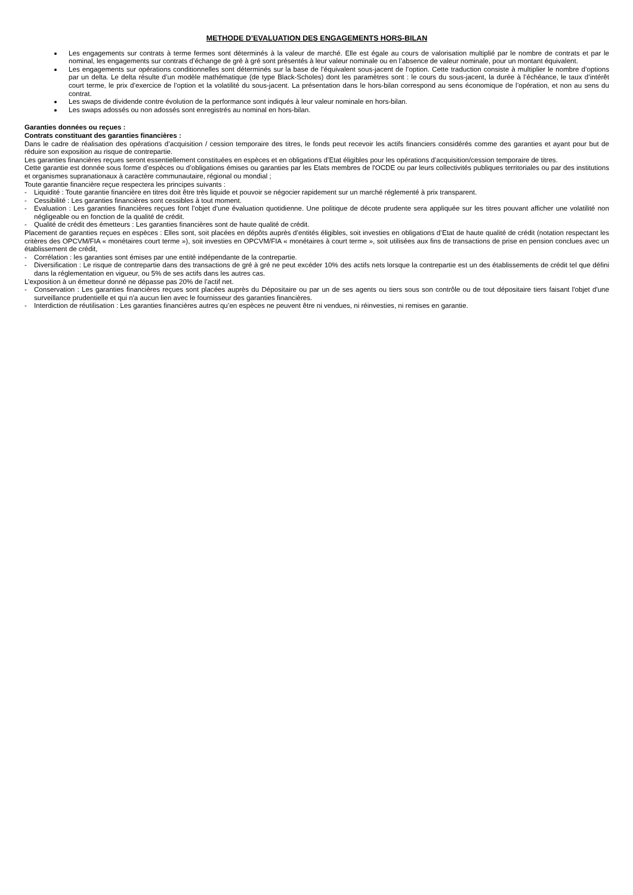METHODE D’EVALUATION DES ENGAGEMENTS HORS-BILAN
Les engagements sur contrats à terme fermes sont déterminés à la valeur de marché. Elle est égale au cours de valorisation multiplié par le nombre de contrats et par le nominal, les engagements sur contrats d’échange de gré à gré sont présentés à leur valeur nominale ou en l’absence de valeur nominale, pour un montant équivalent.
Les engagements sur opérations conditionnelles sont déterminés sur la base de l’équivalent sous-jacent de l’option. Cette traduction consiste à multiplier le nombre d’options par un delta. Le delta résulte d’un modèle mathématique (de type Black-Scholes) dont les paramètres sont : le cours du sous-jacent, la durée à l’échéance, le taux d’intérêt court terme, le prix d’exercice de l’option et la volatilité du sous-jacent. La présentation dans le hors-bilan correspond au sens économique de l’opération, et non au sens du contrat.
Les swaps de dividende contre évolution de la performance sont indiqués à leur valeur nominale en hors-bilan.
Les swaps adossés ou non adossés sont enregistrés au nominal en hors-bilan.
Garanties données ou reçues :
Contrats constituant des garanties financières :
Dans le cadre de réalisation des opérations d’acquisition / cession temporaire des titres, le fonds peut recevoir les actifs financiers considérés comme des garanties et ayant pour but de réduire son exposition au risque de contrepartie.
Les garanties financières reçues seront essentiellement constituées en espèces et en obligations d’Etat éligibles pour les opérations d’acquisition/cession temporaire de titres.
Cette garantie est donnée sous forme d’espèces ou d’obligations émises ou garanties par les Etats membres de l'OCDE ou par leurs collectivités publiques territoriales ou par des institutions et organismes supranationaux à caractère communautaire, régional ou mondial ;
Toute garantie financière reçue respectera les principes suivants :
- Liquidité : Toute garantie financière en titres doit être très liquide et pouvoir se négocier rapidement sur un marché réglementé à prix transparent.
- Cessibilité : Les garanties financières sont cessibles à tout moment.
- Evaluation : Les garanties financières reçues font l’objet d’une évaluation quotidienne. Une politique de décote prudente sera appliquée sur les titres pouvant afficher une volatilité non négligeable ou en fonction de la qualité de crédit.
- Qualité de crédit des émetteurs : Les garanties financières sont de haute qualité de crédit.
Placement de garanties reçues en espèces : Elles sont, soit placées en dépôts auprès d’entités éligibles, soit investies en obligations d’Etat de haute qualité de crédit (notation respectant les critères des OPCVM/FIA « monétaires court terme »), soit investies en OPCVM/FIA « monétaires à court terme », soit utilisées aux fins de transactions de prise en pension conclues avec un établissement de crédit,
- Corrélation : les garanties sont émises par une entité indépendante de la contrepartie.
- Diversification : Le risque de contrepartie dans des transactions de gré à gré ne peut excéder 10% des actifs nets lorsque la contrepartie est un des établissements de crédit tel que défini dans la réglementation en vigueur, ou 5% de ses actifs dans les autres cas.
L’exposition à un émetteur donné ne dépasse pas 20% de l’actif net.
- Conservation : Les garanties financières reçues sont placées auprès du Dépositaire ou par un de ses agents ou tiers sous son contrôle ou de tout dépositaire tiers faisant l'objet d'une surveillance prudentielle et qui n'a aucun lien avec le fournisseur des garanties financières.
- Interdiction de réutilisation : Les garanties financières autres qu’en espèces ne peuvent être ni vendues, ni réinvesties, ni remises en garantie.